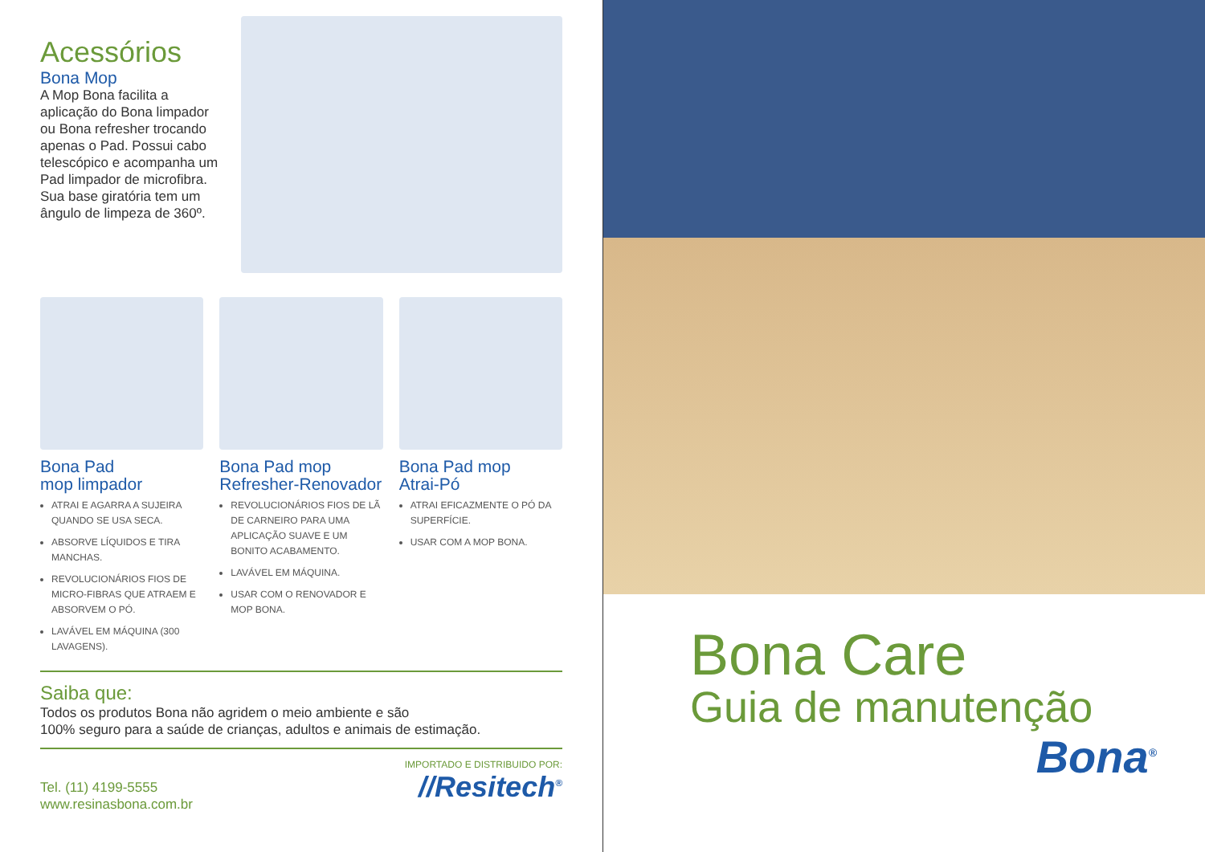Acessórios
Bona Mop
A Mop Bona facilita a aplicação do Bona limpador ou Bona refresher trocando apenas o Pad. Possui cabo telescópico e acompanha um Pad limpador de microfibra. Sua base giratória tem um ângulo de limpeza de 360º.
Bona Pad
mop limpador
ATRAI E AGARRA A SUJEIRA QUANDO SE USA SECA.
ABSORVE LÍQUIDOS E TIRA MANCHAS.
REVOLUCIONÁRIOS FIOS DE MICRO-FIBRAS QUE ATRAEM E ABSORVEM O PÓ.
LAVÁVEL EM MÁQUINA (300 LAVAGENS).
Bona Pad mop
Refresher-Renovador
REVOLUCIONÁRIOS FIOS DE LÃ DE CARNEIRO PARA UMA APLICAÇÃO SUAVE E UM BONITO ACABAMENTO.
LAVÁVEL EM MÁQUINA.
USAR COM O RENOVADOR E MOP BONA.
Bona Pad mop
Atrai-Pó
ATRAI EFICAZMENTE O PÓ DA SUPERFÍCIE.
USAR COM A MOP BONA.
Saiba que:
Todos os produtos Bona não agridem o meio ambiente e são
100% seguro para a saúde de crianças, adultos e animais de estimação.
Tel. (11) 4199-5555
www.resinasbona.com.br
IMPORTADO E DISTRIBUIDO POR:
//Resitech<sup>®</sup>
Bona Care
Guia de manutenção
Bona<sup>®</sup>